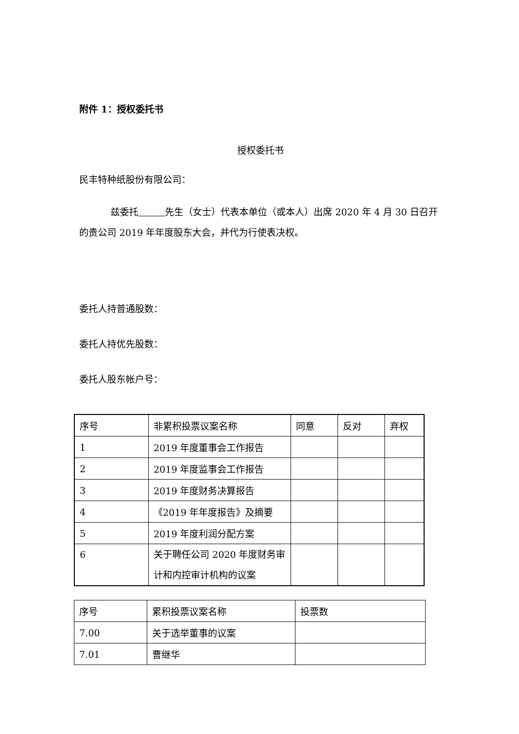附件 1：授权委托书
授权委托书
民丰特种纸股份有限公司：
兹委托 先生（女士）代表本单位（或本人）出席 2020 年 4 月 30 日召开的贵公司 2019 年年度股东大会，并代为行使表决权。
委托人持普通股数：
委托人持优先股数：
委托人股东帐户号：
| 序号 | 非累积投票议案名称 | 同意 | 反对 | 弃权 |
| 1 | 2019 年度董事会工作报告 | | | |
| 2 | 2019 年度监事会工作报告 | | | |
| 3 | 2019 年度财务决算报告 | | | |
| 4 | 《2019 年年度报告》及摘要 | | | |
| 5 | 2019 年度利润分配方案 | | | |
| 6 | 关于聘任公司 2020 年度财务审计和内控审计机构的议案 | | | |
| 序号 | 累积投票议案名称 | 投票数 |
| 7.00 | 关于选举董事的议案 | |
| 7.01 | 曹继华 | |